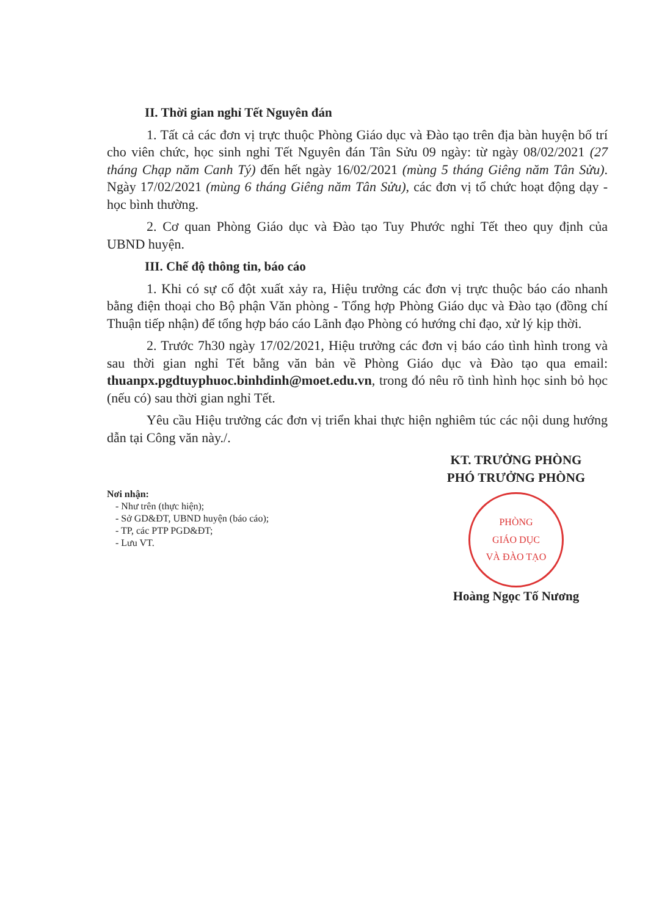II. Thời gian nghỉ Tết Nguyên đán
1. Tất cả các đơn vị trực thuộc Phòng Giáo dục và Đào tạo trên địa bàn huyện bố trí cho viên chức, học sinh nghỉ Tết Nguyên đán Tân Sửu 09 ngày: từ ngày 08/02/2021 (27 tháng Chạp năm Canh Tý) đến hết ngày 16/02/2021 (mùng 5 tháng Giêng năm Tân Sửu). Ngày 17/02/2021 (mùng 6 tháng Giêng năm Tân Sửu), các đơn vị tổ chức hoạt động dạy - học bình thường.
2. Cơ quan Phòng Giáo dục và Đào tạo Tuy Phước nghỉ Tết theo quy định của UBND huyện.
III. Chế độ thông tin, báo cáo
1. Khi có sự cố đột xuất xảy ra, Hiệu trưởng các đơn vị trực thuộc báo cáo nhanh bằng điện thoại cho Bộ phận Văn phòng - Tổng hợp Phòng Giáo dục và Đào tạo (đồng chí Thuận tiếp nhận) để tổng hợp báo cáo Lãnh đạo Phòng có hướng chỉ đạo, xử lý kịp thời.
2. Trước 7h30 ngày 17/02/2021, Hiệu trưởng các đơn vị báo cáo tình hình trong và sau thời gian nghỉ Tết bằng văn bản về Phòng Giáo dục và Đào tạo qua email: thuanpx.pgdtuyphuoc.binhdinh@moet.edu.vn, trong đó nêu rõ tình hình học sinh bỏ học (nếu có) sau thời gian nghỉ Tết.
Yêu cầu Hiệu trưởng các đơn vị triển khai thực hiện nghiêm túc các nội dung hướng dẫn tại Công văn này./.
Nơi nhận:
- Như trên (thực hiện);
- Sở GD&ĐT, UBND huyện (báo cáo);
- TP, các PTP PGD&ĐT;
- Lưu VT.
KT. TRƯỞNG PHÒNG
PHÓ TRƯỞNG PHÒNG
PHÒNG
GIÁO DỤC
VÀ ĐÀO TẠO
Hoàng Ngọc Tố Nương